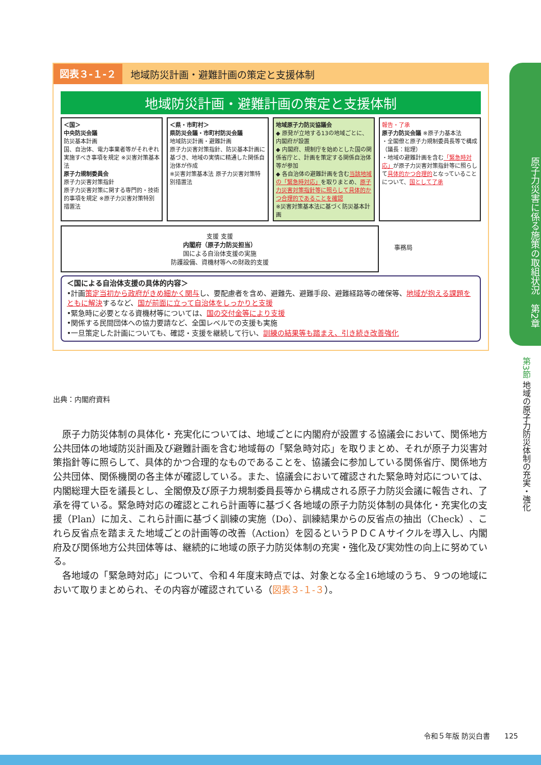図表３-１-２ 地域防災計画・避難計画の策定と支援体制
地域防災計画・避難計画の策定と支援体制
＜国＞
中央防災会議
防災基本計画
国、自治体、電力事業者等がそれぞれ実施すべき事項を規定 ※災害対策基本法
原子力規制委員会
原子力災害対策指針
原子力災害対策に関する専門的・技術的事項を規定 ※原子力災害対策特別措置法
＜県・市町村＞
県防災会議・市町村防災会議
地域防災計画・避難計画
原子力災害対策指針、防災基本計画に基づき、地域の実情に精通した関係自治体が作成
※災害対策基本法 原子力災害対策特別措置法
地域原子力防災協議会
◆ 原発が立地する13の地域ごとに、内閣府が設置
◆ 内閣府、規制庁を始めとした国の関係省庁と、計画を策定する関係自治体等が参加
◆ 各自治体の避難計画を含む当該地域の「緊急時対応」を取りまとめ、原子力災害対策指針等に照らして具体的かつ合理的であることを確認
※災害対策基本法に基づく防災基本計画
報告・了承
原子力防災会議 ※原子力基本法
・全閣僚と原子力規制委員長等で構成（議長：総理）
・地域の避難計画を含む「緊急時対応」が原子力災害対策指針等に照らして具体的かつ合理的となっていることについて、国として了承
支援 支援
内閣府（原子力防災担当）
国による自治体支援の実施
防護設備、資機材等への財政的支援
事務局
＜国による自治体支援の具体的内容＞
•計画策定当初から政府がきめ細かく関与し、要配慮者を含め、避難先、避難手段、避難経路等の確保等、地域が抱える課題をともに解決するなど、国が前面に立って自治体をしっかりと支援
•緊急時に必要となる資機材等については、国の交付金等により支援
•関係する民間団体への協力要請など、全国レベルでの支援も実施
•一旦策定した計画についても、確認・支援を継続して行い、訓練の結果等も踏まえ、引き続き改善強化
出典：内閣府資料
　原子力防災体制の具体化・充実化については、地域ごとに内閣府が設置する協議会において、関係地方公共団体の地域防災計画及び避難計画を含む地域毎の「緊急時対応」を取りまとめ、それが原子力災害対策指針等に照らして、具体的かつ合理的なものであることを、協議会に参加している関係省庁、関係地方公共団体、関係機関の各主体が確認している。また、協議会において確認された緊急時対応については、内閣総理大臣を議長とし、全閣僚及び原子力規制委員長等から構成される原子力防災会議に報告され、了承を得ている。緊急時対応の確認とこれら計画等に基づく各地域の原子力防災体制の具体化・充実化の支援（Plan）に加え、これら計画に基づく訓練の実施（Do）、訓練結果からの反省点の抽出（Check）、これら反省点を踏まえた地域ごとの計画等の改善（Action）を図るというＰＤＣＡサイクルを導入し、内閣府及び関係地方公共団体等は、継続的に地域の原子力防災体制の充実・強化及び実効性の向上に努めている。
　各地域の「緊急時対応」について、令和４年度末時点では、対象となる全16地域のうち、９つの地域において取りまとめられ、その内容が確認されている（図表３-１-３）。
原子力災害に係る施策の取組状況　第2章
第3節 地域の原子力防災体制の充実・強化
令和５年版 防災白書　　125